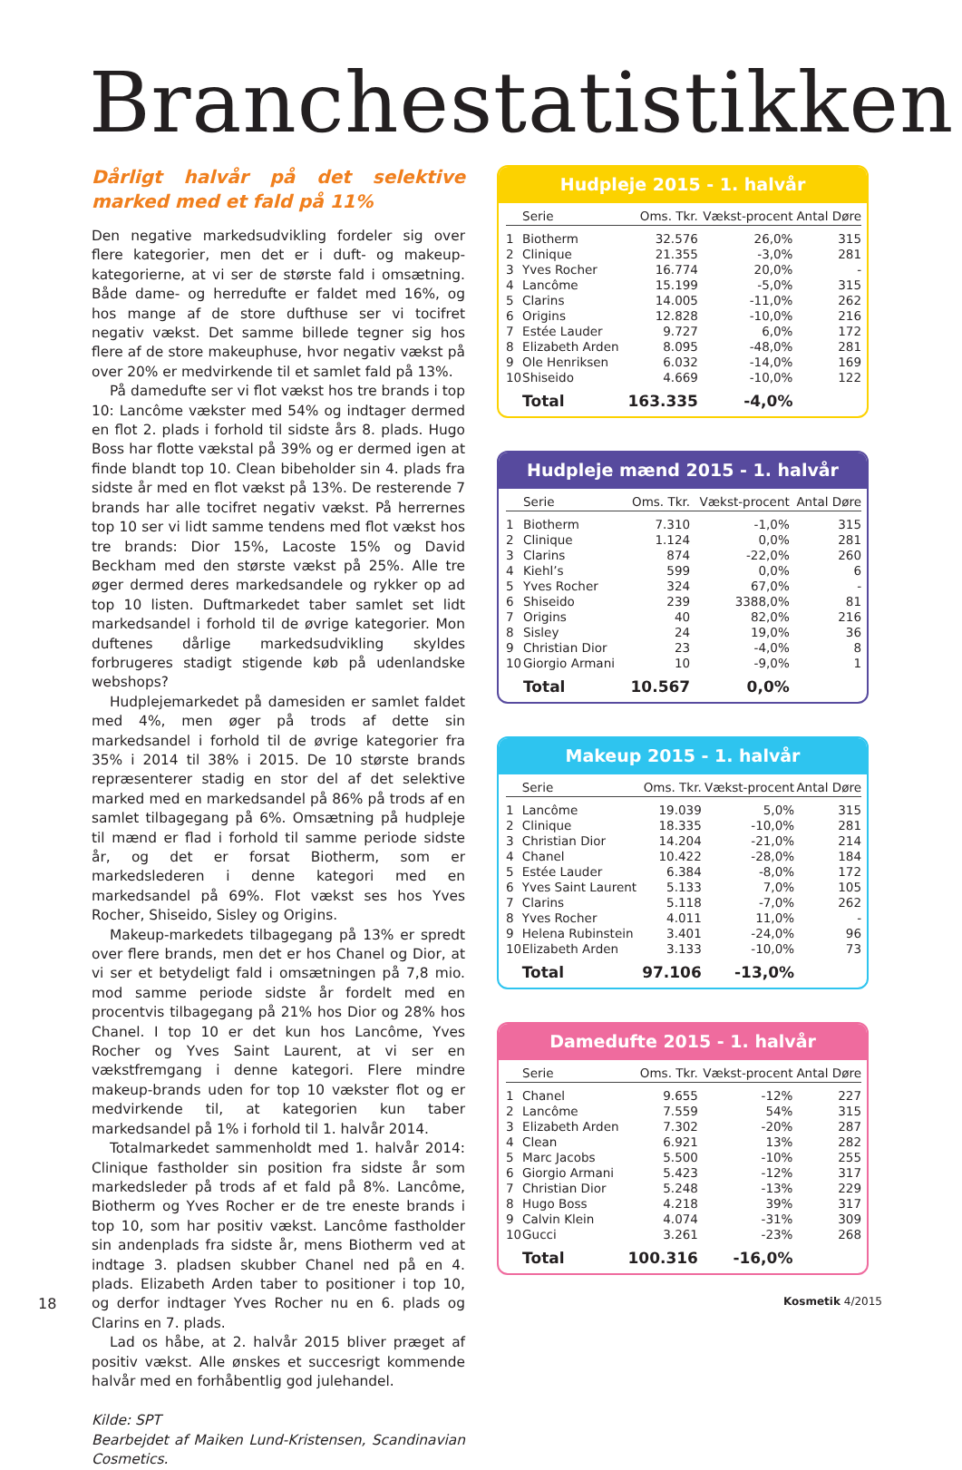Branchestatistikken
Dårligt halvår på det selektive marked med et fald på 11%
Den negative markedsudvikling fordeler sig over flere kategorier, men det er i duft- og makeup-kategorierne, at vi ser de største fald i omsætning. Både dame- og herredufte er faldet med 16%, og hos mange af de store dufthuse ser vi tocifret negativ vækst. Det samme billede tegner sig hos flere af de store makeuphuse, hvor negativ vækst på over 20% er medvirkende til et samlet fald på 13%.
På damedufte ser vi flot vækst hos tre brands i top 10: Lancôme vækster med 54% og indtager dermed en flot 2. plads i forhold til sidste års 8. plads. Hugo Boss har flotte vækstal på 39% og er dermed igen at finde blandt top 10. Clean bibeholder sin 4. plads fra sidste år med en flot vækst på 13%. De resterende 7 brands har alle tocifret negativ vækst. På herrernes top 10 ser vi lidt samme tendens med flot vækst hos tre brands: Dior 15%, Lacoste 15% og David Beckham med den største vækst på 25%. Alle tre øger dermed deres markedsandele og rykker op ad top 10 listen. Duftmarkedet taber samlet set lidt markedsandel i forhold til de øvrige kategorier. Mon duftenes dårlige markedsudvikling skyldes forbrugeres stadigt stigende køb på udenlandske webshops?
Hudplejemarkedet på damesiden er samlet faldet med 4%, men øger på trods af dette sin markedsandel i forhold til de øvrige kategorier fra 35% i 2014 til 38% i 2015. De 10 største brands repræsenterer stadig en stor del af det selektive marked med en markedsandel på 86% på trods af en samlet tilbagegang på 6%. Omsætning på hudpleje til mænd er flad i forhold til samme periode sidste år, og det er forsat Biotherm, som er markedslederen i denne kategori med en markedsandel på 69%. Flot vækst ses hos Yves Rocher, Shiseido, Sisley og Origins.
Makeup-markedets tilbagegang på 13% er spredt over flere brands, men det er hos Chanel og Dior, at vi ser et betydeligt fald i omsætningen på 7,8 mio. mod samme periode sidste år fordelt med en procentvis tilbagegang på 21% hos Dior og 28% hos Chanel. I top 10 er det kun hos Lancôme, Yves Rocher og Yves Saint Laurent, at vi ser en vækstfremgang i denne kategori. Flere mindre makeup-brands uden for top 10 vækster flot og er medvirkende til, at kategorien kun taber markedsandel på 1% i forhold til 1. halvår 2014.
Totalmarkedet sammenholdt med 1. halvår 2014: Clinique fastholder sin position fra sidste år som markedsleder på trods af et fald på 8%. Lancôme, Biotherm og Yves Rocher er de tre eneste brands i top 10, som har positiv vækst. Lancôme fastholder sin andenplads fra sidste år, mens Biotherm ved at indtage 3. pladsen skubber Chanel ned på en 4. plads. Elizabeth Arden taber to positioner i top 10, og derfor indtager Yves Rocher nu en 6. plads og Clarins en 7. plads.
Lad os håbe, at 2. halvår 2015 bliver præget af positiv vækst. Alle ønskes et succesrigt kommende halvår med en forhåbentlig god julehandel.
Kilde: SPT
Bearbejdet af Maiken Lund-Kristensen, Scandinavian Cosmetics.
Hudpleje 2015 - 1. halvår
| | Serie | Oms. Tkr. | Vækst-procent | Antal Døre |
| --- | --- | --- | --- | --- |
| 1 | Biotherm | 32.576 | 26,0% | 315 |
| 2 | Clinique | 21.355 | -3,0% | 281 |
| 3 | Yves Rocher | 16.774 | 20,0% | - |
| 4 | Lancôme | 15.199 | -5,0% | 315 |
| 5 | Clarins | 14.005 | -11,0% | 262 |
| 6 | Origins | 12.828 | -10,0% | 216 |
| 7 | Estée Lauder | 9.727 | 6,0% | 172 |
| 8 | Elizabeth Arden | 8.095 | -48,0% | 281 |
| 9 | Ole Henriksen | 6.032 | -14,0% | 169 |
| 10 | Shiseido | 4.669 | -10,0% | 122 |
| | Total | 163.335 | -4,0% | |
Hudpleje mænd 2015 - 1. halvår
| | Serie | Oms. Tkr. | Vækst-procent | Antal Døre |
| --- | --- | --- | --- | --- |
| 1 | Biotherm | 7.310 | -1,0% | 315 |
| 2 | Clinique | 1.124 | 0,0% | 281 |
| 3 | Clarins | 874 | -22,0% | 260 |
| 4 | Kiehl’s | 599 | 0,0% | 6 |
| 5 | Yves Rocher | 324 | 67,0% | - |
| 6 | Shiseido | 239 | 3388,0% | 81 |
| 7 | Origins | 40 | 82,0% | 216 |
| 8 | Sisley | 24 | 19,0% | 36 |
| 9 | Christian Dior | 23 | -4,0% | 8 |
| 10 | Giorgio Armani | 10 | -9,0% | 1 |
| | Total | 10.567 | 0,0% | |
Makeup 2015 - 1. halvår
| | Serie | Oms. Tkr. | Vækst-procent | Antal Døre |
| --- | --- | --- | --- | --- |
| 1 | Lancôme | 19.039 | 5,0% | 315 |
| 2 | Clinique | 18.335 | -10,0% | 281 |
| 3 | Christian Dior | 14.204 | -21,0% | 214 |
| 4 | Chanel | 10.422 | -28,0% | 184 |
| 5 | Estée Lauder | 6.384 | -8,0% | 172 |
| 6 | Yves Saint Laurent | 5.133 | 7,0% | 105 |
| 7 | Clarins | 5.118 | -7,0% | 262 |
| 8 | Yves Rocher | 4.011 | 11,0% | - |
| 9 | Helena Rubinstein | 3.401 | -24,0% | 96 |
| 10 | Elizabeth Arden | 3.133 | -10,0% | 73 |
| | Total | 97.106 | -13,0% | |
Damedufte 2015 - 1. halvår
| | Serie | Oms. Tkr. | Vækst-procent | Antal Døre |
| --- | --- | --- | --- | --- |
| 1 | Chanel | 9.655 | -12% | 227 |
| 2 | Lancôme | 7.559 | 54% | 315 |
| 3 | Elizabeth Arden | 7.302 | -20% | 287 |
| 4 | Clean | 6.921 | 13% | 282 |
| 5 | Marc Jacobs | 5.500 | -10% | 255 |
| 6 | Giorgio Armani | 5.423 | -12% | 317 |
| 7 | Christian Dior | 5.248 | -13% | 229 |
| 8 | Hugo Boss | 4.218 | 39% | 317 |
| 9 | Calvin Klein | 4.074 | -31% | 309 |
| 10 | Gucci | 3.261 | -23% | 268 |
| | Total | 100.316 | -16,0% | |
18 Kosmetik 4/2015